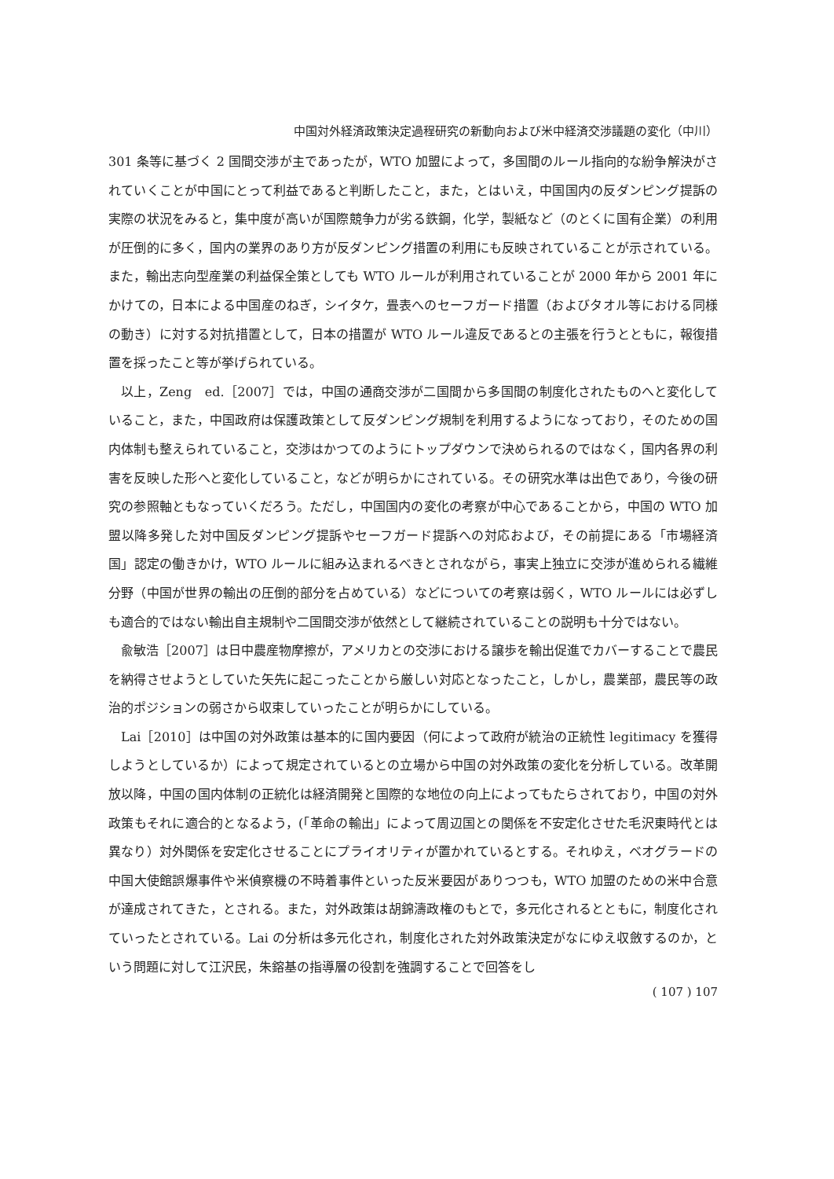中国対外経済政策決定過程研究の新動向および米中経済交渉議題の変化（中川）
301 条等に基づく 2 国間交渉が主であったが，WTO 加盟によって，多国間のルール指向的な紛争解決がされていくことが中国にとって利益であると判断したこと，また，とはいえ，中国国内の反ダンピング提訴の実際の状況をみると，集中度が高いが国際競争力が劣る鉄鋼，化学，製紙など（のとくに国有企業）の利用が圧倒的に多く，国内の業界のあり方が反ダンピング措置の利用にも反映されていることが示されている。また，輸出志向型産業の利益保全策としても WTO ルールが利用されていることが 2000 年から 2001 年にかけての，日本による中国産のねぎ，シイタケ，畳表へのセーフガード措置（およびタオル等における同様の動き）に対する対抗措置として，日本の措置が WTO ルール違反であるとの主張を行うとともに，報復措置を採ったこと等が挙げられている。
以上，Zeng　ed.［2007］では，中国の通商交渉が二国間から多国間の制度化されたものへと変化していること，また，中国政府は保護政策として反ダンピング規制を利用するようになっており，そのための国内体制も整えられていること，交渉はかつてのようにトップダウンで決められるのではなく，国内各界の利害を反映した形へと変化していること，などが明らかにされている。その研究水準は出色であり，今後の研究の参照軸ともなっていくだろう。ただし，中国国内の変化の考察が中心であることから，中国の WTO 加盟以降多発した対中国反ダンピング提訴やセーフガード提訴への対応および，その前提にある「市場経済国」認定の働きかけ，WTO ルールに組み込まれるべきとされながら，事実上独立に交渉が進められる繊維分野（中国が世界の輸出の圧倒的部分を占めている）などについての考察は弱く，WTO ルールには必ずしも適合的ではない輸出自主規制や二国間交渉が依然として継続されていることの説明も十分ではない。
兪敏浩［2007］は日中農産物摩擦が，アメリカとの交渉における譲歩を輸出促進でカバーすることで農民を納得させようとしていた矢先に起こったことから厳しい対応となったこと，しかし，農業部，農民等の政治的ポジションの弱さから収束していったことが明らかにしている。
Lai［2010］は中国の対外政策は基本的に国内要因（何によって政府が統治の正統性 legitimacy を獲得しようとしているか）によって規定されているとの立場から中国の対外政策の変化を分析している。改革開放以降，中国の国内体制の正統化は経済開発と国際的な地位の向上によってもたらされており，中国の対外政策もそれに適合的となるよう，(「革命の輸出」によって周辺国との関係を不安定化させた毛沢東時代とは異なり）対外関係を安定化させることにプライオリティが置かれているとする。それゆえ，ベオグラードの中国大使館誤爆事件や米偵察機の不時着事件といった反米要因がありつつも，WTO 加盟のための米中合意が達成されてきた，とされる。また，対外政策は胡錦濤政権のもとで，多元化されるとともに，制度化されていったとされている。Lai の分析は多元化され，制度化された対外政策決定がなにゆえ収斂するのか，という問題に対して江沢民，朱鎔基の指導層の役割を強調することで回答をし
( 107 ) 107